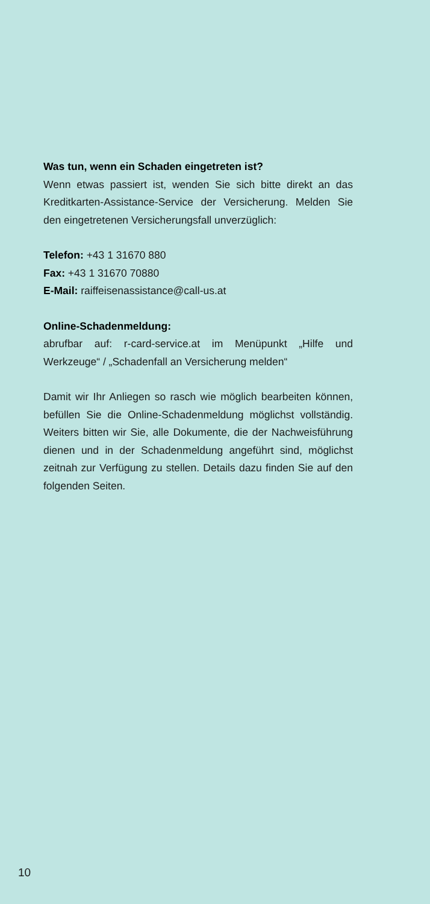Was tun, wenn ein Schaden eingetreten ist?
Wenn etwas passiert ist, wenden Sie sich bitte direkt an das Kreditkarten-Assistance-Service der Versicherung. Melden Sie den eingetretenen Versicherungsfall unverzüglich:
Telefon: +43 1 31670 880
Fax: +43 1 31670 70880
E-Mail: raiffeisenassistance@call-us.at
Online-Schadenmeldung:
abrufbar auf: r-card-service.at im Menüpunkt „Hilfe und Werkzeuge“ / „Schadenfall an Versicherung melden“
Damit wir Ihr Anliegen so rasch wie möglich bearbeiten können, befüllen Sie die Online-Schadenmeldung möglichst vollständig. Weiters bitten wir Sie, alle Dokumente, die der Nachweisführung dienen und in der Schadenmeldung angeführt sind, möglichst zeitnah zur Verfügung zu stellen. Details dazu finden Sie auf den folgenden Seiten.
10